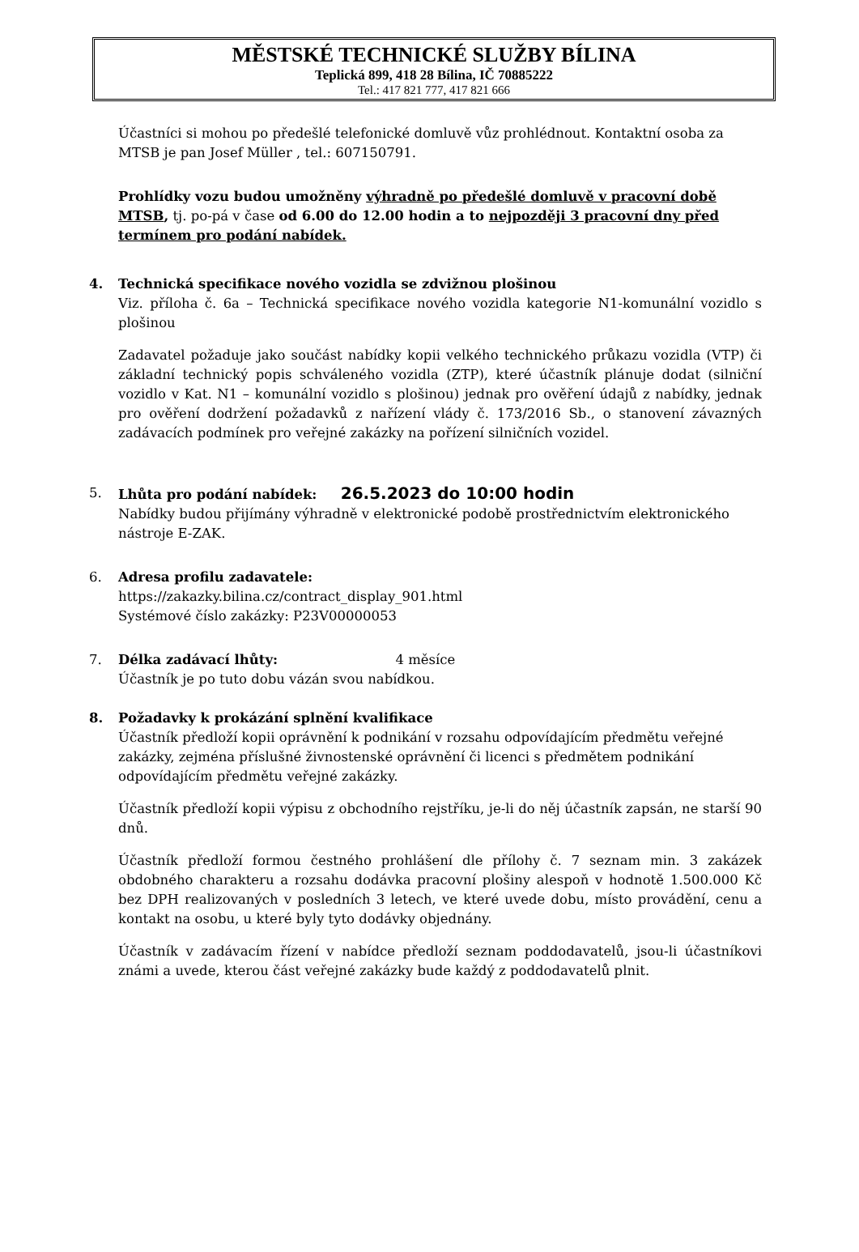MĚSTSKÉ TECHNICKÉ SLUŽBY BÍLINA
Teplická 899, 418 28 Bílina, IČ 70885222
Tel.: 417 821 777, 417 821 666
Účastníci si mohou po předešlé telefonické domluvě vůz prohlédnout. Kontaktní osoba za MTSB je pan Josef Müller , tel.: 607150791.
Prohlídky vozu budou umožněny výhradně po předešlé domluvě v pracovní době MTSB, tj. po-pá v čase od 6.00 do 12.00 hodin a to nejpozději 3 pracovní dny před termínem pro podání nabídek.
4. Technická specifikace nového vozidla se zdvižnou plošinou
Viz. příloha č. 6a – Technická specifikace nového vozidla kategorie N1-komunální vozidlo s plošinou
Zadavatel požaduje jako součást nabídky kopii velkého technického průkazu vozidla (VTP) či základní technický popis schváleného vozidla (ZTP), které účastník plánuje dodat (silniční vozidlo v Kat. N1 – komunální vozidlo s plošinou) jednak pro ověření údajů z nabídky, jednak pro ověření dodržení požadavků z nařízení vlády č. 173/2016 Sb., o stanovení závazných zadávacích podmínek pro veřejné zakázky na pořízení silničních vozidel.
5. Lhůta pro podání nabídek: 26.5.2023 do 10:00 hodin
Nabídky budou přijímány výhradně v elektronické podobě prostřednictvím elektronického nástroje E-ZAK.
6. Adresa profilu zadavatele:
https://zakazky.bilina.cz/contract_display_901.html
Systémové číslo zakázky: P23V00000053
7. Délka zadávací lhůty: 4 měsíce
Účastník je po tuto dobu vázán svou nabídkou.
8. Požadavky k prokázání splnění kvalifikace
Účastník předloží kopii oprávnění k podnikání v rozsahu odpovídajícím předmětu veřejné zakázky, zejména příslušné živnostenské oprávnění či licenci s předmětem podnikání odpovídajícím předmětu veřejné zakázky.
Účastník předloží kopii výpisu z obchodního rejstříku, je-li do něj účastník zapsán, ne starší 90 dnů.
Účastník předloží formou čestného prohlášení dle přílohy č. 7 seznam min. 3 zakázek obdobného charakteru a rozsahu dodávka pracovní plošiny alespoň v hodnotě 1.500.000 Kč bez DPH realizovaných v posledních 3 letech, ve které uvede dobu, místo provádění, cenu a kontakt na osobu, u které byly tyto dodávky objednány.
Účastník v zadávacím řízení v nabídce předloží seznam poddodavatelů, jsou-li účastníkovi známi a uvede, kterou část veřejné zakázky bude každý z poddodavatelů plnit.